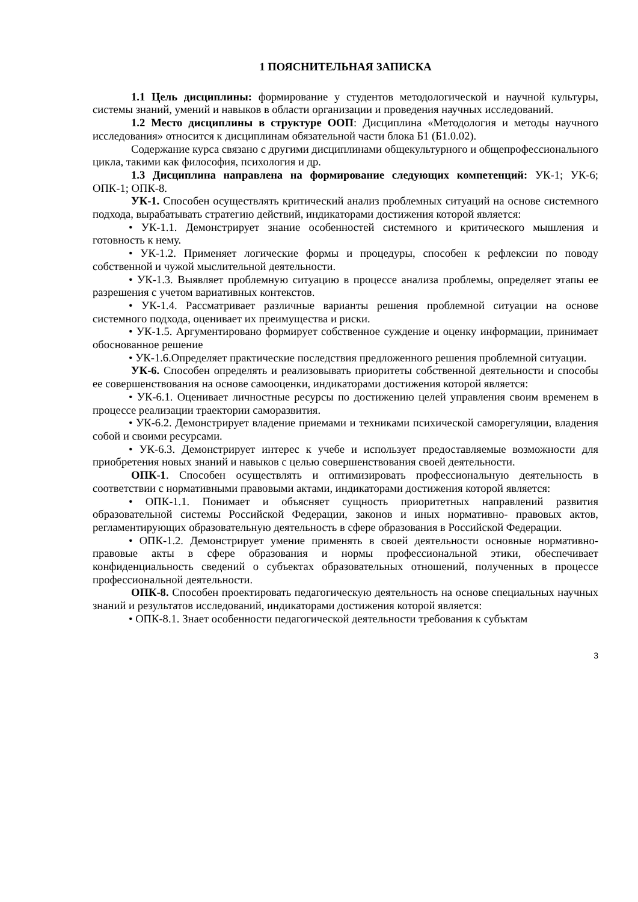1 ПОЯСНИТЕЛЬНАЯ ЗАПИСКА
1.1 Цель дисциплины: формирование у студентов методологической и научной культуры, системы знаний, умений и навыков в области организации и проведения научных исследований.
1.2 Место дисциплины в структуре ООП: Дисциплина «Методология и методы научного исследования» относится к дисциплинам обязательной части блока Б1 (Б1.0.02).
Содержание курса связано с другими дисциплинами общекультурного и общепрофессионального цикла, такими как философия, психология и др.
1.3 Дисциплина направлена на формирование следующих компетенций: УК-1; УК-6; ОПК-1; ОПК-8.
УК-1. Способен осуществлять критический анализ проблемных ситуаций на основе системного подхода, вырабатывать стратегию действий, индикаторами достижения которой является:
• УК-1.1. Демонстрирует знание особенностей системного и критического мышления и готовность к нему.
• УК-1.2. Применяет логические формы и процедуры, способен к рефлексии по поводу собственной и чужой мыслительной деятельности.
• УК-1.3. Выявляет проблемную ситуацию в процессе анализа проблемы, определяет этапы ее разрешения с учетом вариативных контекстов.
• УК-1.4. Рассматривает различные варианты решения проблемной ситуации на основе системного подхода, оценивает их преимущества и риски.
• УК-1.5. Аргументировано формирует собственное суждение и оценку информации, принимает обоснованное решение
• УК-1.6.Определяет практические последствия предложенного решения проблемной ситуации.
УК-6. Способен определять и реализовывать приоритеты собственной деятельности и способы ее совершенствования на основе самооценки, индикаторами достижения которой является:
• УК-6.1. Оценивает личностные ресурсы по достижению целей управления своим временем в процессе реализации траектории саморазвития.
• УК-6.2. Демонстрирует владение приемами и техниками психической саморегуляции, владения собой и своими ресурсами.
• УК-6.3. Демонстрирует интерес к учебе и использует предоставляемые возможности для приобретения новых знаний и навыков с целью совершенствования своей деятельности.
ОПК-1. Способен осуществлять и оптимизировать профессиональную деятельность в соответствии с нормативными правовыми актами, индикаторами достижения которой является:
• ОПК-1.1. Понимает и объясняет сущность приоритетных направлений развития образовательной системы Российской Федерации, законов и иных нормативно- правовых актов, регламентирующих образовательную деятельность в сфере образования в Российской Федерации.
• ОПК-1.2. Демонстрирует умение применять в своей деятельности основные нормативно-правовые акты в сфере образования и нормы профессиональной этики, обеспечивает конфиденциальность сведений о субъектах образовательных отношений, полученных в процессе профессиональной деятельности.
ОПК-8. Способен проектировать педагогическую деятельность на основе специальных научных знаний и результатов исследований, индикаторами достижения которой является:
• ОПК-8.1. Знает особенности педагогической деятельности требования к субъктам
3